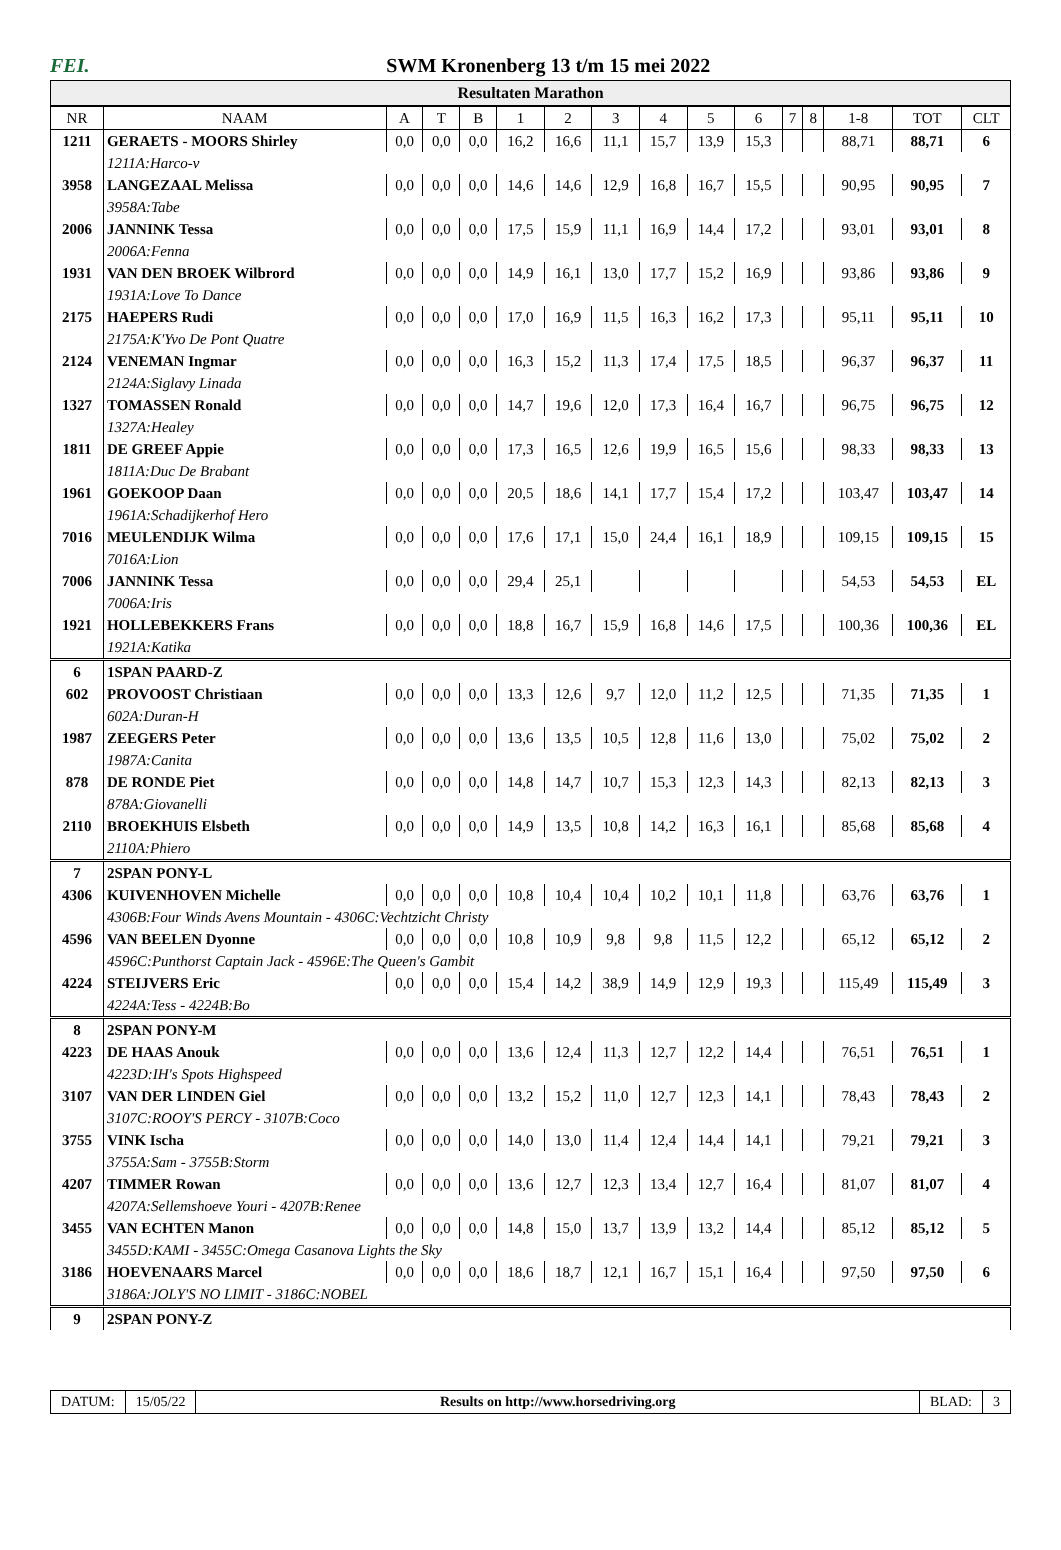FEI. SWM Kronenberg 13 t/m 15 mei 2022
Resultaten Marathon
| NR | NAAM | A | T | B | 1 | 2 | 3 | 4 | 5 | 6 | 7 | 8 | 1-8 | TOT | CLT |
| --- | --- | --- | --- | --- | --- | --- | --- | --- | --- | --- | --- | --- | --- | --- | --- |
| 1211 | GERAETS - MOORS Shirley | 0,0 | 0,0 | 0,0 | 16,2 | 16,6 | 11,1 | 15,7 | 13,9 | 15,3 | | | 88,71 | 88,71 | 6 |
| | 1211A:Harco-v | | | | | | | | | | | | | | |
| 3958 | LANGEZAAL Melissa | 0,0 | 0,0 | 0,0 | 14,6 | 14,6 | 12,9 | 16,8 | 16,7 | 15,5 | | | 90,95 | 90,95 | 7 |
| | 3958A:Tabe | | | | | | | | | | | | | | |
| 2006 | JANNINK Tessa | 0,0 | 0,0 | 0,0 | 17,5 | 15,9 | 11,1 | 16,9 | 14,4 | 17,2 | | | 93,01 | 93,01 | 8 |
| | 2006A:Fenna | | | | | | | | | | | | | | |
| 1931 | VAN DEN BROEK Wilbrord | 0,0 | 0,0 | 0,0 | 14,9 | 16,1 | 13,0 | 17,7 | 15,2 | 16,9 | | | 93,86 | 93,86 | 9 |
| | 1931A:Love To Dance | | | | | | | | | | | | | | |
| 2175 | HAEPERS Rudi | 0,0 | 0,0 | 0,0 | 17,0 | 16,9 | 11,5 | 16,3 | 16,2 | 17,3 | | | 95,11 | 95,11 | 10 |
| | 2175A:K'Yvo De Pont Quatre | | | | | | | | | | | | | | |
| 2124 | VENEMAN Ingmar | 0,0 | 0,0 | 0,0 | 16,3 | 15,2 | 11,3 | 17,4 | 17,5 | 18,5 | | | 96,37 | 96,37 | 11 |
| | 2124A:Siglavy Linada | | | | | | | | | | | | | | |
| 1327 | TOMASSEN Ronald | 0,0 | 0,0 | 0,0 | 14,7 | 19,6 | 12,0 | 17,3 | 16,4 | 16,7 | | | 96,75 | 96,75 | 12 |
| | 1327A:Healey | | | | | | | | | | | | | | |
| 1811 | DE GREEF Appie | 0,0 | 0,0 | 0,0 | 17,3 | 16,5 | 12,6 | 19,9 | 16,5 | 15,6 | | | 98,33 | 98,33 | 13 |
| | 1811A:Duc De Brabant | | | | | | | | | | | | | | |
| 1961 | GOEKOOP Daan | 0,0 | 0,0 | 0,0 | 20,5 | 18,6 | 14,1 | 17,7 | 15,4 | 17,2 | | | 103,47 | 103,47 | 14 |
| | 1961A:Schadijkerhof Hero | | | | | | | | | | | | | | |
| 7016 | MEULENDIJK Wilma | 0,0 | 0,0 | 0,0 | 17,6 | 17,1 | 15,0 | 24,4 | 16,1 | 18,9 | | | 109,15 | 109,15 | 15 |
| | 7016A:Lion | | | | | | | | | | | | | | |
| 7006 | JANNINK Tessa | 0,0 | 0,0 | 0,0 | 29,4 | 25,1 | | | | | | | 54,53 | 54,53 | EL |
| | 7006A:Iris | | | | | | | | | | | | | | |
| 1921 | HOLLEBEKKERS Frans | 0,0 | 0,0 | 0,0 | 18,8 | 16,7 | 15,9 | 16,8 | 14,6 | 17,5 | | | 100,36 | 100,36 | EL |
| | 1921A:Katika | | | | | | | | | | | | | | |
| 6 | 1SPAN PAARD-Z | | | | | | | | | | | | | | |
| 602 | PROVOOST Christiaan | 0,0 | 0,0 | 0,0 | 13,3 | 12,6 | 9,7 | 12,0 | 11,2 | 12,5 | | | 71,35 | 71,35 | 1 |
| | 602A:Duran-H | | | | | | | | | | | | | | |
| 1987 | ZEEGERS Peter | 0,0 | 0,0 | 0,0 | 13,6 | 13,5 | 10,5 | 12,8 | 11,6 | 13,0 | | | 75,02 | 75,02 | 2 |
| | 1987A:Canita | | | | | | | | | | | | | | |
| 878 | DE RONDE Piet | 0,0 | 0,0 | 0,0 | 14,8 | 14,7 | 10,7 | 15,3 | 12,3 | 14,3 | | | 82,13 | 82,13 | 3 |
| | 878A:Giovanelli | | | | | | | | | | | | | | |
| 2110 | BROEKHUIS Elsbeth | 0,0 | 0,0 | 0,0 | 14,9 | 13,5 | 10,8 | 14,2 | 16,3 | 16,1 | | | 85,68 | 85,68 | 4 |
| | 2110A:Phiero | | | | | | | | | | | | | | |
| 7 | 2SPAN PONY-L | | | | | | | | | | | | | | |
| 4306 | KUIVENHOVEN Michelle | 0,0 | 0,0 | 0,0 | 10,8 | 10,4 | 10,4 | 10,2 | 10,1 | 11,8 | | | 63,76 | 63,76 | 1 |
| | 4306B:Four Winds Avens Mountain - 4306C:Vechtzicht Christy | | | | | | | | | | | | | | |
| 4596 | VAN BEELEN Dyonne | 0,0 | 0,0 | 0,0 | 10,8 | 10,9 | 9,8 | 9,8 | 11,5 | 12,2 | | | 65,12 | 65,12 | 2 |
| | 4596C:Punthorst Captain Jack - 4596E:The Queen's Gambit | | | | | | | | | | | | | | |
| 4224 | STEIJVERS Eric | 0,0 | 0,0 | 0,0 | 15,4 | 14,2 | 38,9 | 14,9 | 12,9 | 19,3 | | | 115,49 | 115,49 | 3 |
| | 4224A:Tess - 4224B:Bo | | | | | | | | | | | | | | |
| 8 | 2SPAN PONY-M | | | | | | | | | | | | | | |
| 4223 | DE HAAS Anouk | 0,0 | 0,0 | 0,0 | 13,6 | 12,4 | 11,3 | 12,7 | 12,2 | 14,4 | | | 76,51 | 76,51 | 1 |
| | 4223D:IH's Spots Highspeed | | | | | | | | | | | | | | |
| 3107 | VAN DER LINDEN Giel | 0,0 | 0,0 | 0,0 | 13,2 | 15,2 | 11,0 | 12,7 | 12,3 | 14,1 | | | 78,43 | 78,43 | 2 |
| | 3107C:ROOY'S PERCY - 3107B:Coco | | | | | | | | | | | | | | |
| 3755 | VINK Ischa | 0,0 | 0,0 | 0,0 | 14,0 | 13,0 | 11,4 | 12,4 | 14,4 | 14,1 | | | 79,21 | 79,21 | 3 |
| | 3755A:Sam - 3755B:Storm | | | | | | | | | | | | | | |
| 4207 | TIMMER Rowan | 0,0 | 0,0 | 0,0 | 13,6 | 12,7 | 12,3 | 13,4 | 12,7 | 16,4 | | | 81,07 | 81,07 | 4 |
| | 4207A:Sellemshoeve Youri - 4207B:Renee | | | | | | | | | | | | | | |
| 3455 | VAN ECHTEN Manon | 0,0 | 0,0 | 0,0 | 14,8 | 15,0 | 13,7 | 13,9 | 13,2 | 14,4 | | | 85,12 | 85,12 | 5 |
| | 3455D:KAMI - 3455C:Omega Casanova Lights the Sky | | | | | | | | | | | | | | |
| 3186 | HOEVENAARS Marcel | 0,0 | 0,0 | 0,0 | 18,6 | 18,7 | 12,1 | 16,7 | 15,1 | 16,4 | | | 97,50 | 97,50 | 6 |
| | 3186A:JOLY'S NO LIMIT - 3186C:NOBEL | | | | | | | | | | | | | | |
| 9 | 2SPAN PONY-Z | | | | | | | | | | | | | | |
DATUM: 15/05/22 Results on http://www.horsedriving.org
BLAD: 3